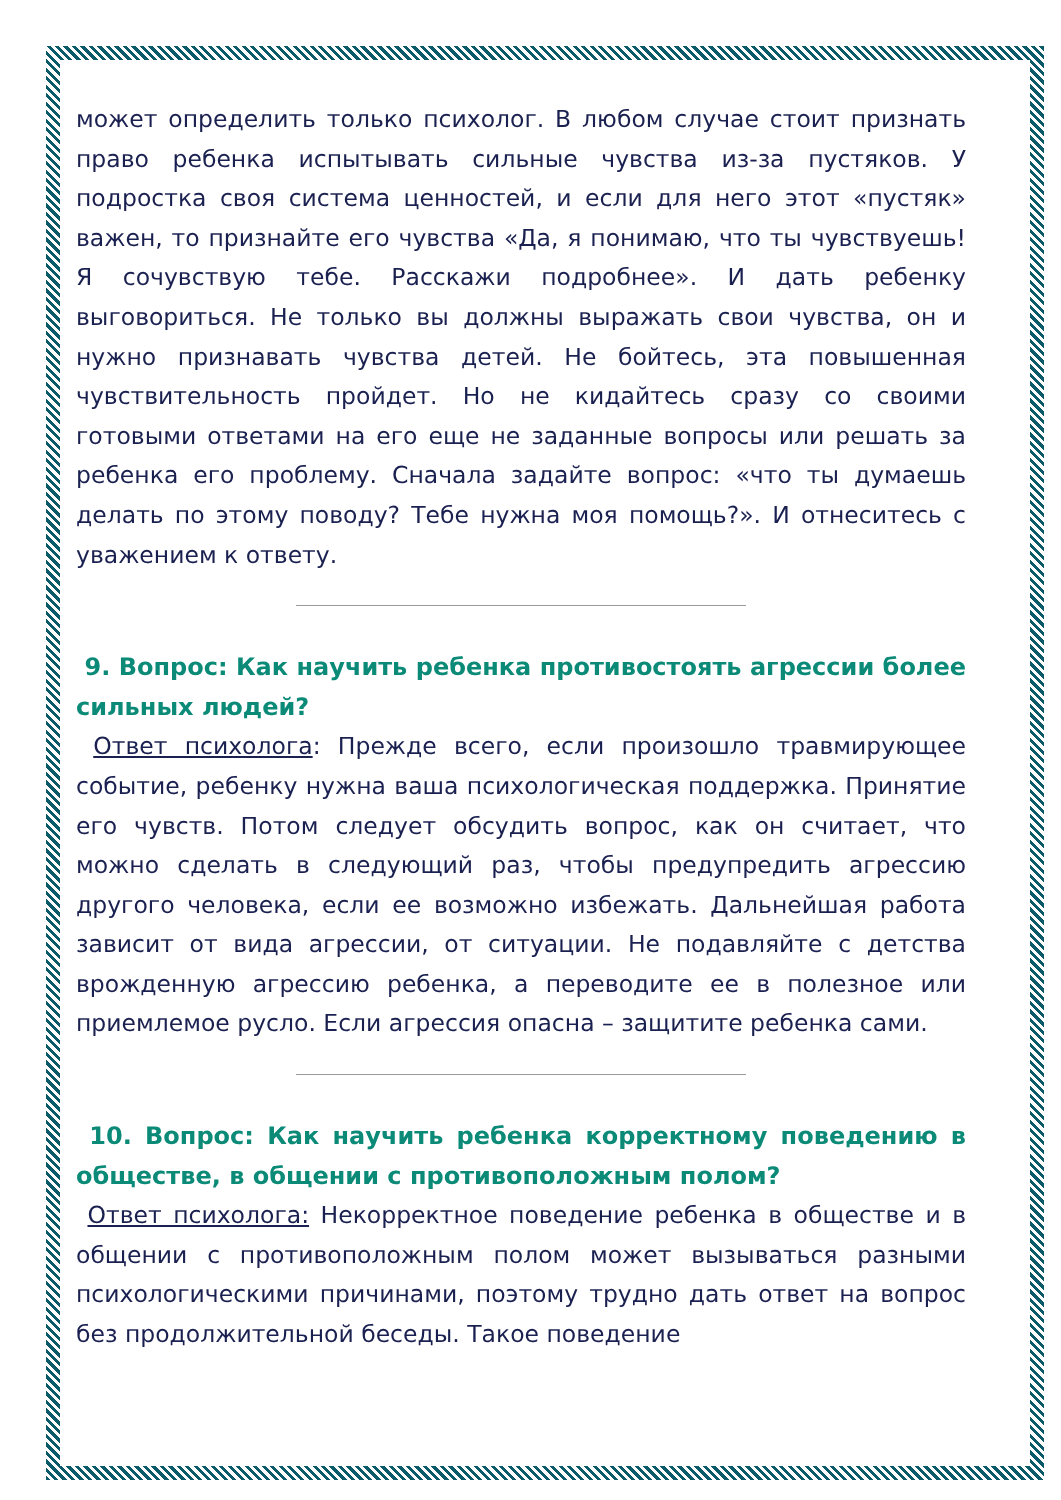может определить только психолог. В любом случае стоит признать право ребенка испытывать сильные чувства из-за пустяков. У подростка своя система ценностей, и если для него этот «пустяк» важен, то признайте его чувства «Да, я понимаю, что ты чувствуешь! Я сочувствую тебе. Расскажи подробнее». И дать ребенку выговориться. Не только вы должны выражать свои чувства, он и нужно признавать чувства детей. Не бойтесь, эта повышенная чувствительность пройдет. Но не кидайтесь сразу со своими готовыми ответами на его еще не заданные вопросы или решать за ребенка его проблему. Сначала задайте вопрос: «что ты думаешь делать по этому поводу? Тебе нужна моя помощь?». И отнеситесь с уважением к ответу.
9. Вопрос: Как научить ребенка противостоять агрессии более сильных людей?
Ответ психолога: Прежде всего, если произошло травмирующее событие, ребенку нужна ваша психологическая поддержка. Принятие его чувств. Потом следует обсудить вопрос, как он считает, что можно сделать в следующий раз, чтобы предупредить агрессию другого человека, если ее возможно избежать. Дальнейшая работа зависит от вида агрессии, от ситуации. Не подавляйте с детства врожденную агрессию ребенка, а переводите ее в полезное или приемлемое русло. Если агрессия опасна – защитите ребенка сами.
10. Вопрос: Как научить ребенка корректному поведению в обществе, в общении с противоположным полом?
Ответ психолога: Некорректное поведение ребенка в обществе и в общении с противоположным полом может вызываться разными психологическими причинами, поэтому трудно дать ответ на вопрос без продолжительной беседы. Такое поведение